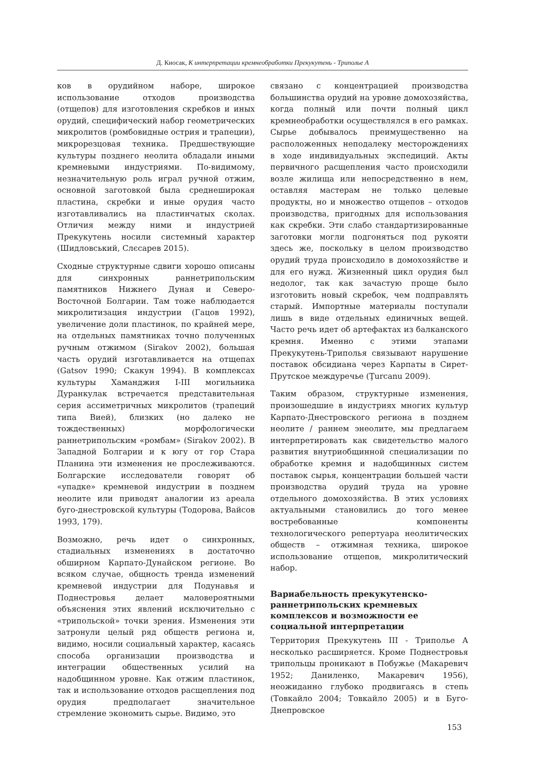Д. Киосак, К интерпретации кремнеобработки Прекукутень - Триполье А
ков в орудийном наборе, широкое использование отходов производства (отщепов) для изготовления скребков и иных орудий, специфический набор геометрических микролитов (ромбовидные острия и трапеции), микрорезцовая техника. Предшествующие культуры позднего неолита обладали иными кремневыми индустриями. По-видимому, незначительную роль играл ручной отжим, основной заготовкой была среднеширокая пластина, скребки и иные орудия часто изготавливались на пластинчатых сколах. Отличия между ними и индустрией Прекукутень носили системный характер (Шидловський, Слєсарев 2015).
Сходные структурные сдвиги хорошо описаны для синхронных раннетрипольским памятников Нижнего Дуная и Северо-Восточной Болгарии. Там тоже наблюдается микролитизация индустрии (Гацов 1992), увеличение доли пластинок, по крайней мере, на отдельных памятниках точно полученных ручным отжимом (Sirakov 2002), большая часть орудий изготавливается на отщепах (Gatsov 1990; Скакун 1994). В комплексах культуры Хаманджия I-III могильника Дуранкулак встречается представительная серия ассиметричных микролитов (трапеций типа Вией), близких (но далеко не тождественных) морфологически раннетрипольским «ромбам» (Sirakov 2002). В Западной Болгарии и к югу от гор Стара Планина эти изменения не прослеживаются. Болгарские исследователи говорят об «упадке» кремневой индустрии в позднем неолите или приводят аналогии из ареала буго-днестровской культуры (Тодорова, Вайсов 1993, 179).
Возможно, речь идет о синхронных, стадиальных изменениях в достаточно обширном Карпато-Дунайском регионе. Во всяком случае, общность тренда изменений кремневой индустрии для Подунавья и Поднестровья делает маловероятными объяснения этих явлений исключительно с «трипольской» точки зрения. Изменения эти затронули целый ряд обществ региона и, видимо, носили социальный характер, касаясь способа организации производства и интеграции общественных усилий на надобщинном уровне. Как отжим пластинок, так и использование отходов расщепления под орудия предполагает значительное стремление экономить сырье. Видимо, это
связано с концентрацией производства большинства орудий на уровне домохозяйства, когда полный или почти полный цикл кремнеобработки осуществлялся в его рамках. Сырье добывалось преимущественно на расположенных неподалеку месторождениях в ходе индивидуальных экспедиций. Акты первичного расщепления часто происходили возле жилища или непосредственно в нем, оставляя мастерам не только целевые продукты, но и множество отщепов – отходов производства, пригодных для использования как скребки. Эти слабо стандартизированные заготовки могли подгоняться под рукояти здесь же, поскольку в целом производство орудий труда происходило в домохозяйстве и для его нужд. Жизненный цикл орудия был недолог, так как зачастую проще было изготовить новый скребок, чем подправлять старый. Импортные материалы поступали лишь в виде отдельных единичных вещей. Часто речь идет об артефактах из балканского кремня. Именно с этими этапами Прекукутень-Триполья связывают нарушение поставок обсидиана через Карпаты в Сирет-Прутское междуречье (Ţurcanu 2009).
Таким образом, структурные изменения, произошедшие в индустриях многих культур Карпато-Днестровского региона в позднем неолите / раннем энеолите, мы предлагаем интерпретировать как свидетельство малого развития внутриобщинной специализации по обработке кремня и надобщинных систем поставок сырья, концентрации большей части производства орудий труда на уровне отдельного домохозяйства. В этих условиях актуальными становились до того менее востребованные компоненты технологического репертуара неолитических обществ – отжимная техника, широкое использование отщепов, микролитический набор.
Вариабельность прекукутенско-раннетрипольских кремневых комплексов и возможности ее социальной интерпретации
Территория Прекукутень III - Триполье А несколько расширяется. Кроме Поднестровья трипольцы проникают в Побужье (Макаревич 1952; Даниленко, Макаревич 1956), неожиданно глубоко продвигаясь в степь (Товкайло 2004; Товкайло 2005) и в Буго-Днепровское
153